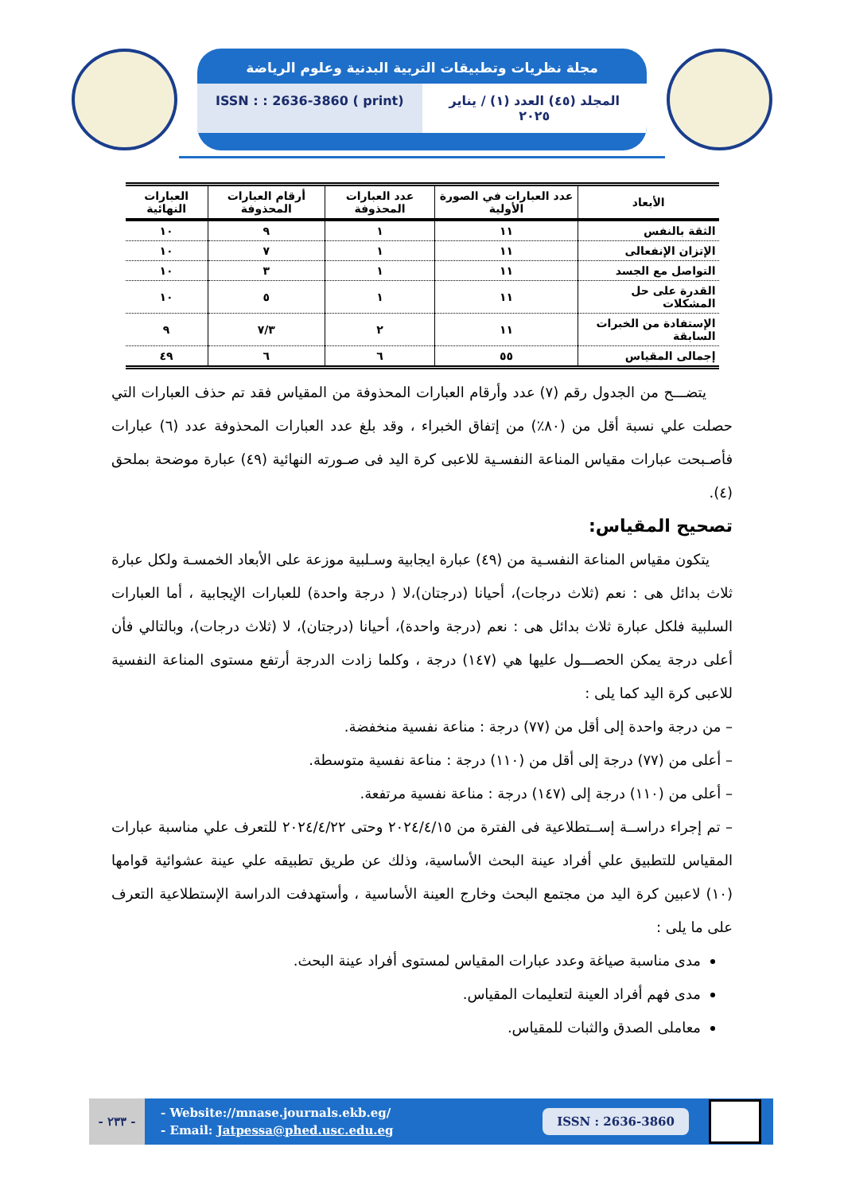مجلة نظريات وتطبيقات التربية البدنية وعلوم الرياضة
ISSN : : 2636-3860 ( print) المجلد (٤٥) العدد (١) / يناير ٢٠٢٥
| الأبعاد | عدد العبارات في الصورة الأولية | عدد العبارات المحذوفة | أرقام العبارات المحذوفة | العبارات النهائية |
| --- | --- | --- | --- | --- |
| الثقة بالنفس | ١١ | ١ | ٩ | ١٠ |
| الإتزان الإنفعالى | ١١ | ١ | ٧ | ١٠ |
| التواصل مع الجسد | ١١ | ١ | ٣ | ١٠ |
| القدرة على حل المشكلات | ١١ | ١ | ٥ | ١٠ |
| الإستفادة من الخبرات السابقة | ١١ | ٢ | ٧/٣ | ٩ |
| إجمالى المقياس | ٥٥ | ٦ | ٦ | ٤٩ |
يتضـــح من الجدول رقم (٧) عدد وأرقام العبارات المحذوفة من المقياس فقد تم حذف العبارات التي حصلت علي نسبة أقل من (٨٠٪) من إتفاق الخبراء ، وقد بلغ عدد العبارات المحذوفة عدد (٦) عبارات فأصـبحت عبارات مقياس المناعة النفسـية للاعبى كرة اليد فى صـورته النهائية (٤٩) عبارة موضحة بملحق (٤).
تصحيح المقياس:
يتكون مقياس المناعة النفسـية من (٤٩) عبارة ايجابية وسـلبية موزعة على الأبعاد الخمسـة ولكل عبارة ثلاث بدائل هى : نعم (ثلاث درجات)، أحيانا (درجتان)،لا ( درجة واحدة) للعبارات الإيجابية ، أما العبارات السلبية فلكل عبارة ثلاث بدائل هى : نعم (درجة واحدة)، أحيانا (درجتان)، لا (ثلاث درجات)، وبالتالي فأن أعلى درجة يمكن الحصـــول عليها هي (١٤٧) درجة ، وكلما زادت الدرجة أرتفع مستوى المناعة النفسية للاعبى كرة اليد كما يلى :
– من درجة واحدة إلى أقل من (٧٧) درجة : مناعة نفسية منخفضة.
– أعلى من (٧٧) درجة إلى أقل من (١١٠) درجة : مناعة نفسية متوسطة.
– أعلى من (١١٠) درجة إلى (١٤٧) درجة : مناعة نفسية مرتفعة.
– تم إجراء دراســة إســتطلاعية فى الفترة من ٢٠٢٤/٤/١٥ وحتى ٢٠٢٤/٤/٢٢ للتعرف علي مناسبة عبارات المقياس للتطبيق علي أفراد عينة البحث الأساسية، وذلك عن طريق تطبيقه علي عينة عشوائية قوامها (١٠) لاعبين كرة اليد من مجتمع البحث وخارج العينة الأساسية ، وأستهدفت الدراسة الإستطلاعية التعرف على ما يلى :
مدى مناسبة صياغة وعدد عبارات المقياس لمستوى أفراد عينة البحث.
مدى فهم أفراد العينة لتعليمات المقياس.
معاملى الصدق والثبات للمقياس.
- ٢٣٣ -
- Website://mnase.journals.ekb.eg/
- Email: Jatpessa@phed.usc.edu.eg
ISSN : 2636-3860